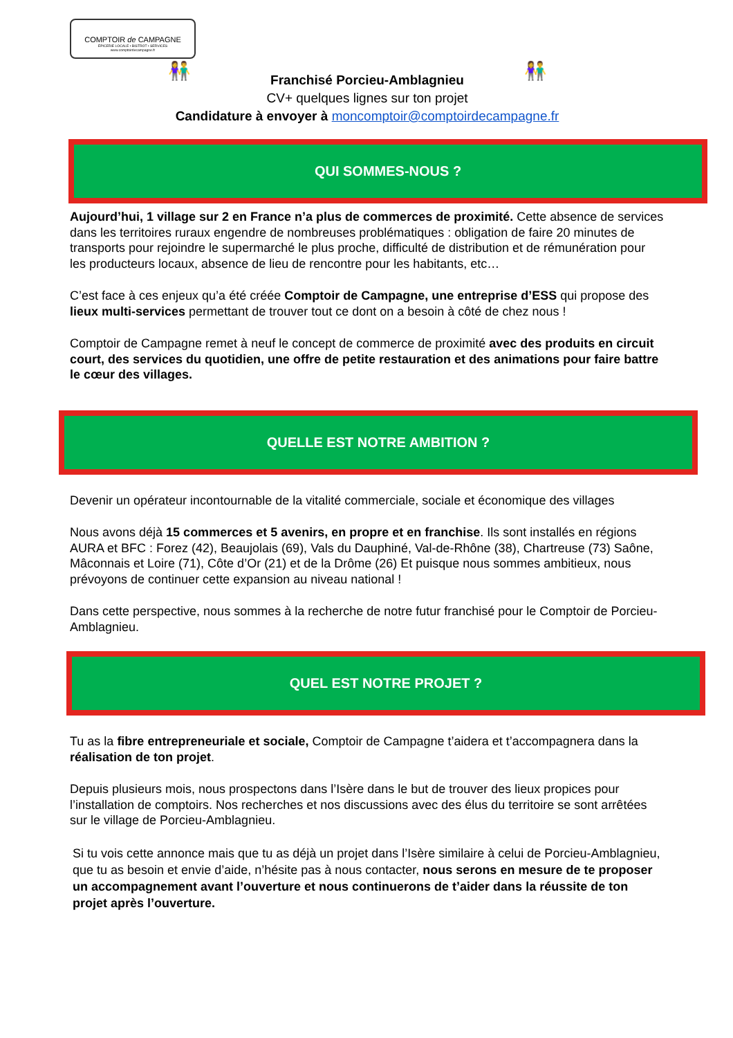COMPTOIR de CAMPAGNE
ÉPICERIE LOCALE • BISTROT • SERVICES
www.comptoirdecampagne.fr
👫 👫 Franchisé Porcieu-Amblagnieu
CV+ quelques lignes sur ton projet
Candidature à envoyer à moncomptoir@comptoirdecampagne.fr
QUI SOMMES-NOUS ?
Aujourd’hui, 1 village sur 2 en France n’a plus de commerces de proximité. Cette absence de services dans les territoires ruraux engendre de nombreuses problématiques : obligation de faire 20 minutes de transports pour rejoindre le supermarché le plus proche, difficulté de distribution et de rémunération pour les producteurs locaux, absence de lieu de rencontre pour les habitants, etc…
C’est face à ces enjeux qu’a été créée Comptoir de Campagne, une entreprise d’ESS qui propose des lieux multi-services permettant de trouver tout ce dont on a besoin à côté de chez nous !
Comptoir de Campagne remet à neuf le concept de commerce de proximité avec des produits en circuit court, des services du quotidien, une offre de petite restauration et des animations pour faire battre le cœur des villages.
QUELLE EST NOTRE AMBITION ?
Devenir un opérateur incontournable de la vitalité commerciale, sociale et économique des villages
Nous avons déjà 15 commerces et 5 avenirs, en propre et en franchise. Ils sont installés en régions AURA et BFC : Forez (42), Beaujolais (69), Vals du Dauphiné, Val-de-Rhône (38), Chartreuse (73) Saône, Mâconnais et Loire (71), Côte d’Or (21) et de la Drôme (26) Et puisque nous sommes ambitieux, nous prévoyons de continuer cette expansion au niveau national !
Dans cette perspective, nous sommes à la recherche de notre futur franchisé pour le Comptoir de Porcieu-Amblagnieu.
QUEL EST NOTRE PROJET ?
Tu as la fibre entrepreneuriale et sociale, Comptoir de Campagne t’aidera et t’accompagnera dans la réalisation de ton projet.
Depuis plusieurs mois, nous prospectons dans l’Isère dans le but de trouver des lieux propices pour l’installation de comptoirs. Nos recherches et nos discussions avec des élus du territoire se sont arrêtées sur le village de Porcieu-Amblagnieu.
Si tu vois cette annonce mais que tu as déjà un projet dans l’Isère similaire à celui de Porcieu-Amblagnieu, que tu as besoin et envie d’aide, n’hésite pas à nous contacter, nous serons en mesure de te proposer un accompagnement avant l’ouverture et nous continuerons de t’aider dans la réussite de ton projet après l’ouverture.